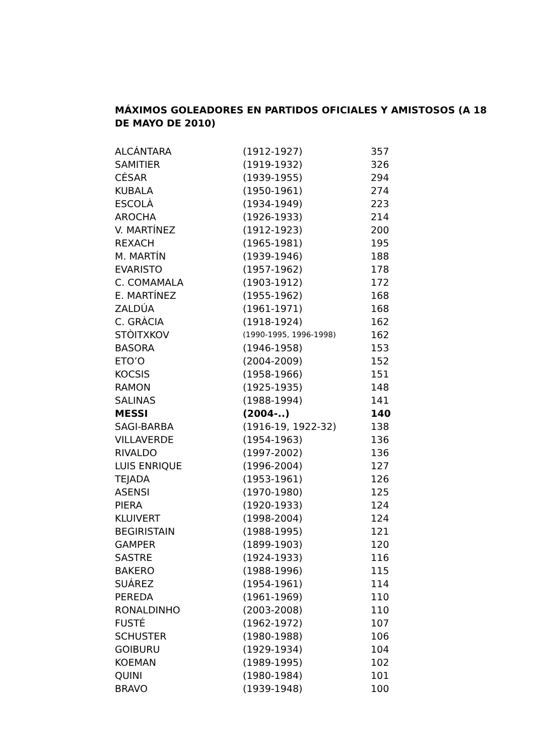MÁXIMOS GOLEADORES EN PARTIDOS OFICIALES Y AMISTOSOS (A 18 DE MAYO DE 2010)
| ALCÁNTARA | (1912-1927) | 357 |
| SAMITIER | (1919-1932) | 326 |
| CÉSAR | (1939-1955) | 294 |
| KUBALA | (1950-1961) | 274 |
| ESCOLÀ | (1934-1949) | 223 |
| AROCHA | (1926-1933) | 214 |
| V. MARTÍNEZ | (1912-1923) | 200 |
| REXACH | (1965-1981) | 195 |
| M. MARTÍN | (1939-1946) | 188 |
| EVARISTO | (1957-1962) | 178 |
| C. COMAMALA | (1903-1912) | 172 |
| E. MARTÍNEZ | (1955-1962) | 168 |
| ZALDÚA | (1961-1971) | 168 |
| C. GRÀCIA | (1918-1924) | 162 |
| STÒITXKOV | (1990-1995, 1996-1998) | 162 |
| BASORA | (1946-1958) | 153 |
| ETO’O | (2004-2009) | 152 |
| KOCSIS | (1958-1966) | 151 |
| RAMON | (1925-1935) | 148 |
| SALINAS | (1988-1994) | 141 |
| MESSI | (2004-..) | 140 |
| SAGI-BARBA | (1916-19, 1922-32) | 138 |
| VILLAVERDE | (1954-1963) | 136 |
| RIVALDO | (1997-2002) | 136 |
| LUIS ENRIQUE | (1996-2004) | 127 |
| TEJADA | (1953-1961) | 126 |
| ASENSI | (1970-1980) | 125 |
| PIERA | (1920-1933) | 124 |
| KLUIVERT | (1998-2004) | 124 |
| BEGIRISTAIN | (1988-1995) | 121 |
| GAMPER | (1899-1903) | 120 |
| SASTRE | (1924-1933) | 116 |
| BAKERO | (1988-1996) | 115 |
| SUÁREZ | (1954-1961) | 114 |
| PEREDA | (1961-1969) | 110 |
| RONALDINHO | (2003-2008) | 110 |
| FUSTÉ | (1962-1972) | 107 |
| SCHUSTER | (1980-1988) | 106 |
| GOIBURU | (1929-1934) | 104 |
| KOEMAN | (1989-1995) | 102 |
| QUINI | (1980-1984) | 101 |
| BRAVO | (1939-1948) | 100 |